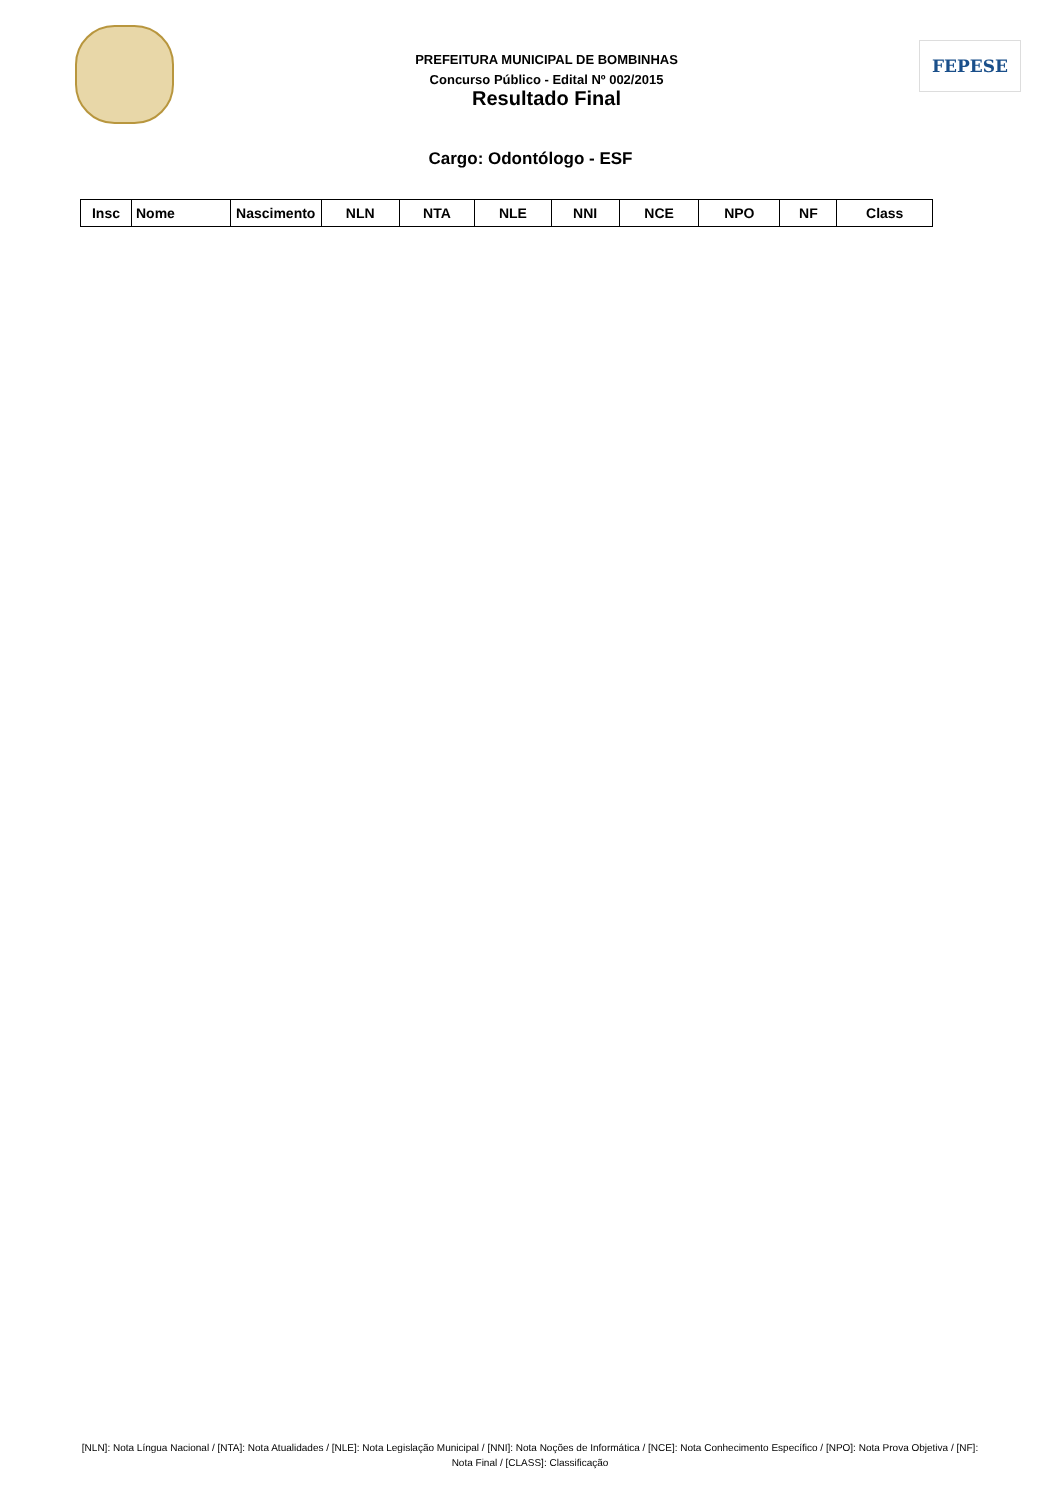PREFEITURA MUNICIPAL DE BOMBINHAS
Concurso Público - Edital Nº 002/2015
Resultado Final
FEPESE
Cargo: Odontólogo - ESF
| Insc | Nome | Nascimento | NLN | NTA | NLE | NNI | NCE | NPO | NF | Class |
| --- | --- | --- | --- | --- | --- | --- | --- | --- | --- | --- |
[NLN]: Nota Língua Nacional / [NTA]: Nota Atualidades / [NLE]: Nota Legislação Municipal / [NNI]: Nota Noções de Informática / [NCE]: Nota Conhecimento Específico / [NPO]: Nota Prova Objetiva / [NF]: Nota Final / [CLASS]: Classificação